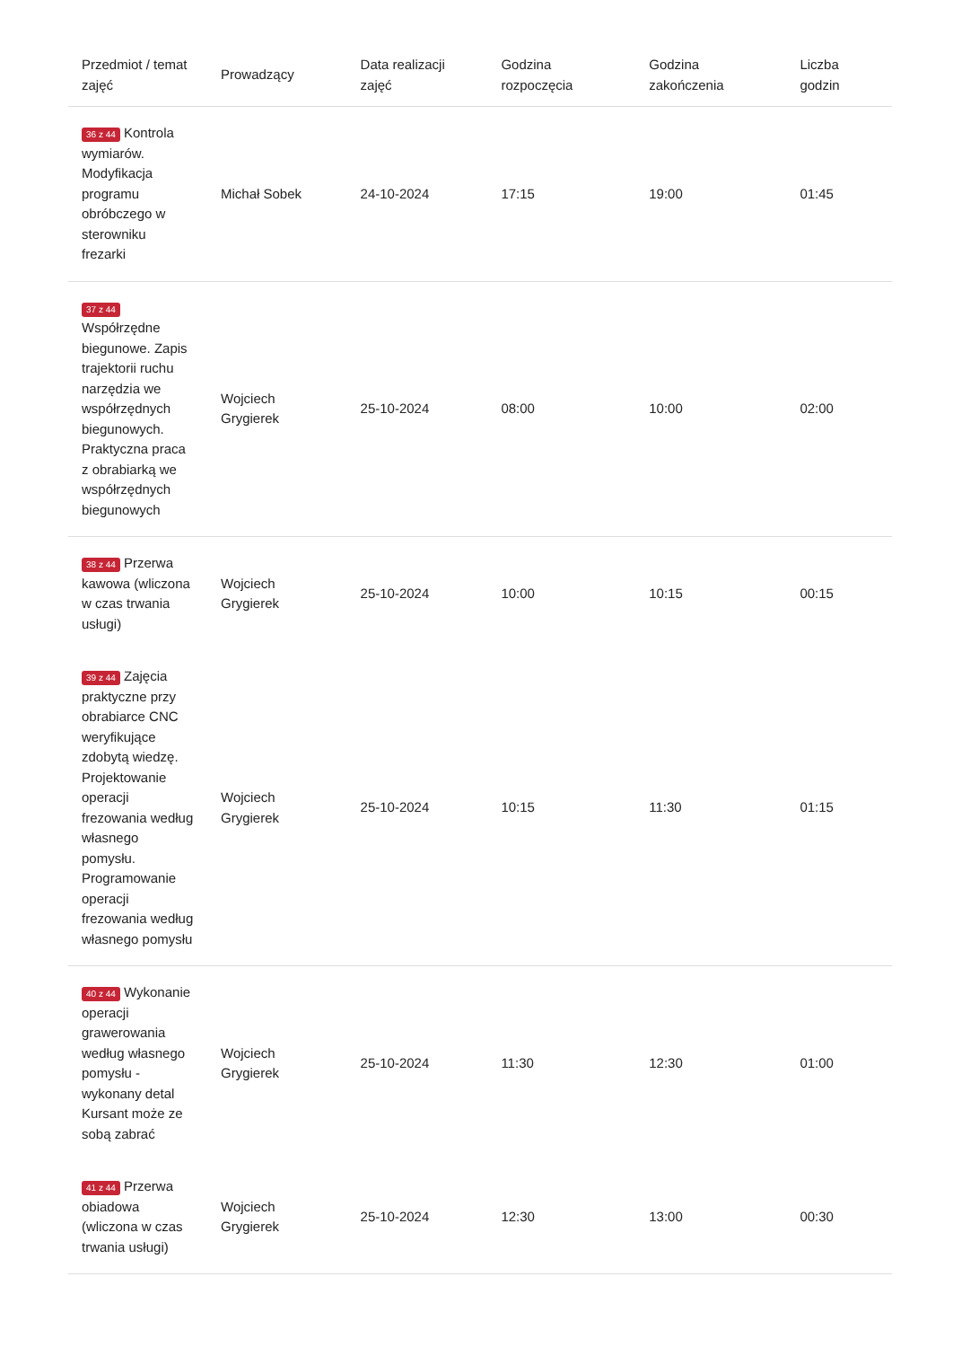| Przedmiot / temat zajęć | Prowadzący | Data realizacji zajęć | Godzina rozpoczęcia | Godzina zakończenia | Liczba godzin |
| --- | --- | --- | --- | --- | --- |
| 36 z 44 Kontrola wymiarów. Modyfikacja programu obróbczego w sterowniku frezarki | Michał Sobek | 24-10-2024 | 17:15 | 19:00 | 01:45 |
| 37 z 44 Współrzędne biegunowe. Zapis trajektorii ruchu narzędzia we współrzędnych biegunowych. Praktyczna praca z obrabiarką we współrzędnych biegunowych | Wojciech Grygierek | 25-10-2024 | 08:00 | 10:00 | 02:00 |
| 38 z 44 Przerwa kawowa (wliczona w czas trwania usługi) | Wojciech Grygierek | 25-10-2024 | 10:00 | 10:15 | 00:15 |
| 39 z 44 Zajęcia praktyczne przy obrabiarce CNC weryfikujące zdobytą wiedzę. Projektowanie operacji frezowania według własnego pomysłu. Programowanie operacji frezowania według własnego pomysłu | Wojciech Grygierek | 25-10-2024 | 10:15 | 11:30 | 01:15 |
| 40 z 44 Wykonanie operacji grawerowania według własnego pomysłu - wykonany detal Kursant może ze sobą zabrać | Wojciech Grygierek | 25-10-2024 | 11:30 | 12:30 | 01:00 |
| 41 z 44 Przerwa obiadowa (wliczona w czas trwania usługi) | Wojciech Grygierek | 25-10-2024 | 12:30 | 13:00 | 00:30 |